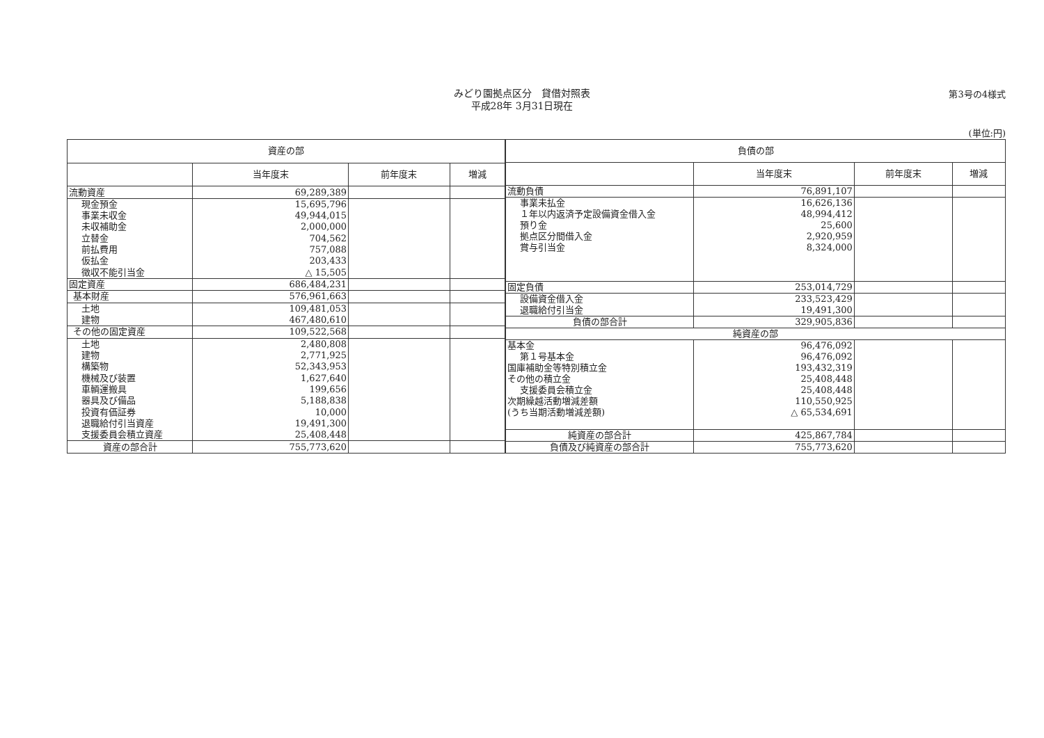第3号の4様式
みどり園拠点区分　貸借対照表
平成28年 3月31日現在
(単位:円)
| 資産の部 | | | |
| --- | --- | --- | --- |
| | 当年度末 | 前年度末 | 増減 |
| 流動資産 | 69,289,389 | | |
| 現金預金 | 15,695,796 | | |
| 事業未収金 | 49,944,015 | | |
| 未収補助金 | 2,000,000 | | |
| 立替金 | 704,562 | | |
| 前払費用 | 757,088 | | |
| 仮払金 | 203,433 | | |
| 徴収不能引当金 | △ 15,505 | | |
| 固定資産 | 686,484,231 | | |
| 基本財産 | 576,961,663 | | |
| 土地 | 109,481,053 | | |
| 建物 | 467,480,610 | | |
| その他の固定資産 | 109,522,568 | | |
| 土地 | 2,480,808 | | |
| 建物 | 2,771,925 | | |
| 構築物 | 52,343,953 | | |
| 機械及び装置 | 1,627,640 | | |
| 車輌運搬具 | 199,656 | | |
| 器具及び備品 | 5,188,838 | | |
| 投資有価証券 | 10,000 | | |
| 退職給付引当資産 | 19,491,300 | | |
| 支援委員会積立資産 | 25,408,448 | | |
| 資産の部合計 | 755,773,620 | | |
| 負債の部 | | | |
| --- | --- | --- | --- |
| | 当年度末 | 前年度末 | 増減 |
| 流動負債 | 76,891,107 | | |
| 事業未払金 | 16,626,136 | | |
| １年以内返済予定設備資金借入金 | 48,994,412 | | |
| 預り金 | 25,600 | | |
| 拠点区分間借入金 | 2,920,959 | | |
| 賞与引当金 | 8,324,000 | | |
| 固定負債 | 253,014,729 | | |
| 設備資金借入金 | 233,523,429 | | |
| 退職給付引当金 | 19,491,300 | | |
| 負債の部合計 | 329,905,836 | | |
| 純資産の部 | | | |
| 基本金 | 96,476,092 | | |
| 第１号基本金 | 96,476,092 | | |
| 国庫補助金等特別積立金 | 193,432,319 | | |
| その他の積立金 | 25,408,448 | | |
| 支援委員会積立金 | 25,408,448 | | |
| 次期繰越活動増減差額 | 110,550,925 | | |
| (うち当期活動増減差額) | △ 65,534,691 | | |
| 純資産の部合計 | 425,867,784 | | |
| 負債及び純資産の部合計 | 755,773,620 | | |